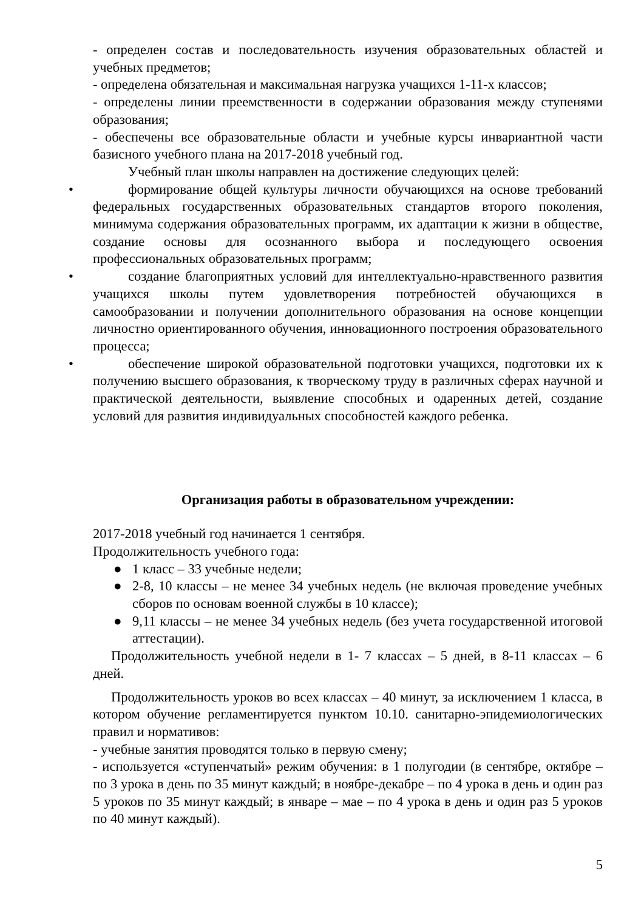- определен состав и последовательность изучения образовательных областей и учебных предметов;
- определена обязательная и максимальная нагрузка учащихся 1-11-х классов;
- определены линии преемственности в содержании образования между ступенями образования;
- обеспечены все образовательные области и учебные курсы инвариантной части базисного учебного плана на 2017-2018 учебный год.
Учебный план школы направлен на достижение следующих целей:
• формирование общей культуры личности обучающихся на основе требований федеральных государственных образовательных стандартов второго поколения, минимума содержания образовательных программ, их адаптации к жизни в обществе, создание основы для осознанного выбора и последующего освоения профессиональных образовательных программ;
• создание благоприятных условий для интеллектуально-нравственного развития учащихся школы путем удовлетворения потребностей обучающихся в самообразовании и получении дополнительного образования на основе концепции личностно ориентированного обучения, инновационного построения образовательного процесса;
• обеспечение широкой образовательной подготовки учащихся, подготовки их к получению высшего образования, к творческому труду в различных сферах научной и практической деятельности, выявление способных и одаренных детей, создание условий для развития индивидуальных способностей каждого ребенка.
Организация работы в образовательном учреждении:
2017-2018 учебный год начинается 1 сентября.
Продолжительность учебного года:
● 1 класс – 33 учебные недели;
● 2-8, 10 классы – не менее 34 учебных недель (не включая проведение учебных сборов по основам военной службы в 10 классе);
● 9,11 классы – не менее 34 учебных недель (без учета государственной итоговой аттестации).
Продолжительность учебной недели в 1- 7 классах – 5 дней, в 8-11 классах – 6 дней.
Продолжительность уроков во всех классах – 40 минут, за исключением 1 класса, в котором обучение регламентируется пунктом 10.10. санитарно-эпидемиологических правил и нормативов:
- учебные занятия проводятся только в первую смену;
- используется «ступенчатый» режим обучения: в 1 полугодии (в сентябре, октябре – по 3 урока в день по 35 минут каждый; в ноябре-декабре – по 4 урока в день и один раз 5 уроков по 35 минут каждый; в январе – мае – по 4 урока в день и один раз 5 уроков по 40 минут каждый).
5